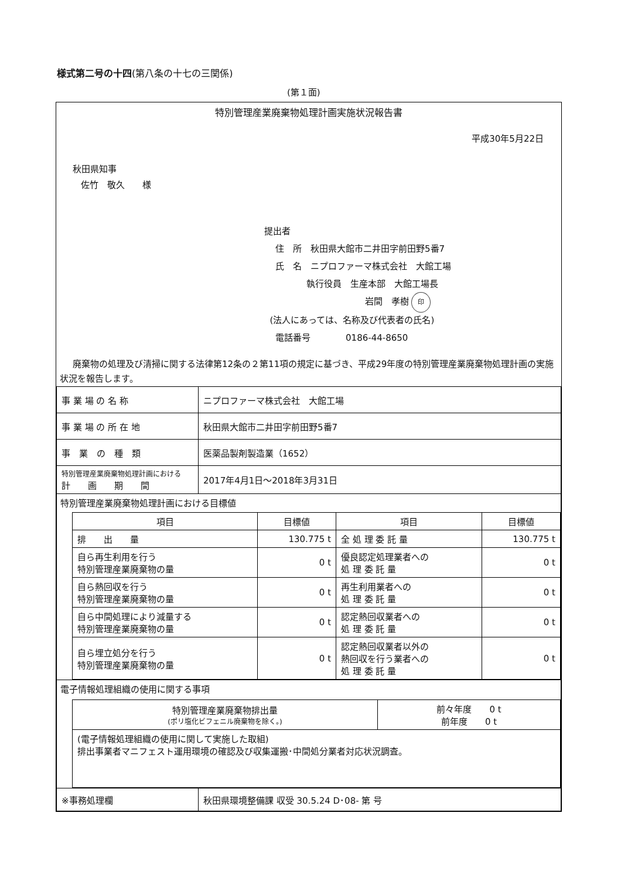様式第二号の十四(第八条の十七の三関係)
(第１面)
特別管理産業廃棄物処理計画実施状況報告書
平成30年5月22日
秋田県知事
佐竹　敬久　　様
提出者
住　所　秋田県大館市二井田字前田野5番7
氏　名　ニプロファーマ株式会社　大館工場
執行役員　生産本部　大館工場長
岩間　孝樹 印
(法人にあっては、名称及び代表者の氏名)
電話番号　　　　0186-44-8650
廃棄物の処理及び清掃に関する法律第12条の２第11項の規定に基づき、平成29年度の特別管理産業廃棄物処理計画の実施状況を報告します。
| 事 業 場 の 名 称 | ニプロファーマ株式会社 大館工場 |
| 事 業 場 の 所 在 地 | 秋田県大館市二井田字前田野5番7 |
| 事 業 の 種 類 | 医薬品製剤製造業（1652） |
| 特別管理産業廃棄物処理計画における 計 画 期 間 | 2017年4月1日～2018年3月31日 |
| 特別管理産業廃棄物処理計画における目標値 / 項目 / 目標値 / 項目 / 目標値 / / --- / --- / --- / --- / / 排 出 量 / 130.775 t / 全 処 理 委 託 量 / 130.775 t / / 自ら再生利用を行う 特別管理産業廃棄物の量 / 0 t / 優良認定処理業者への 処 理 委 託 量 / 0 t / / 自ら熱回収を行う 特別管理産業廃棄物の量 / 0 t / 再生利用業者への 処 理 委 託 量 / 0 t / / 自ら中間処理により減量する 特別管理産業廃棄物の量 / 0 t / 認定熱回収業者への 処 理 委 託 量 / 0 t / / 自ら埋立処分を行う 特別管理産業廃棄物の量 / 0 t / 認定熱回収業者以外の 熱回収を行う業者への 処 理 委 託 量 / 0 t / | |
| 電子情報処理組織の使用に関する事項 / 特別管理産業廃棄物排出量 (ポリ塩化ビフェニル廃棄物を除く。) / 前々年度 0 t 前年度 0 t / / (電子情報処理組織の使用に関して実施した取組) 排出事業者マニフェスト運用環境の確認及び収集運搬･中間処分業者対応状況調査。 / / | |
| ※事務処理欄 | 秋田県環境整備課 収受 30.5.24 D･08- 第 号 |